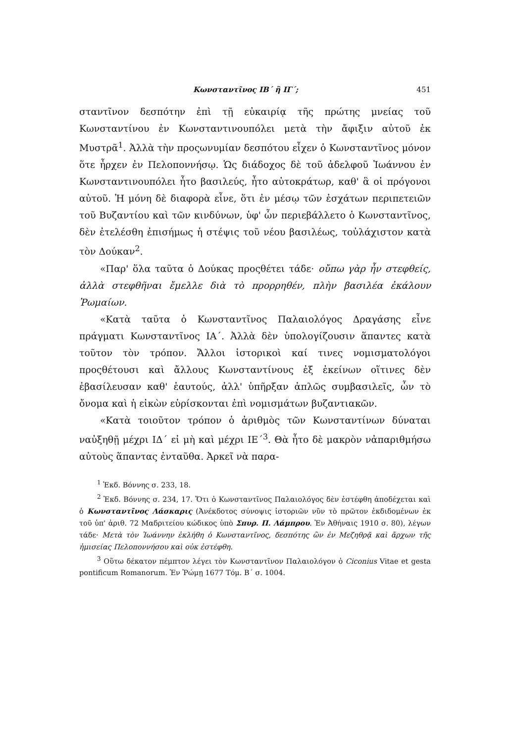Κωνσταντῖνος ΙΒ΄ ἢ ΙΓ΄; 451
σταντῖνον δεσπότην ἐπὶ τῇ εὐκαιρίᾳ τῆς πρώτης μνείας τοῦ Κωνσταντίνου ἐν Κωνσταντινουπόλει μετὰ τὴν ἄφιξιν αὐτοῦ ἐκ Μυστρᾶ<sup>1</sup>. Ἀλλὰ τὴν προςωνυμίαν δεσπότου εἶχεν ὁ Κωνσταντῖνος μόνον ὅτε ἦρχεν ἐν Πελοποννήσῳ. Ὡς διάδοχος δὲ τοῦ ἀδελφοῦ Ἰωάννου ἐν Κωνσταντινουπόλει ἦτο βασιλεύς, ἦτο αὐτοκράτωρ, καθ' ἃ οἱ πρόγονοι αὐτοῦ. Ἡ μόνη δὲ διαφορὰ εἶνε, ὅτι ἐν μέσῳ τῶν ἐσχάτων περιπετειῶν τοῦ Βυζαντίου καὶ τῶν κινδύνων, ὑφ' ὧν περιεβάλλετο ὁ Κωνσταντῖνος, δὲν ἐτελέσθη ἐπισήμως ἡ στέψις τοῦ νέου βασιλέως, τοὐλάχιστον κατὰ τὸν Δούκαν<sup>2</sup>.
«Παρ' ὅλα ταῦτα ὁ Δούκας προςθέτει τάδε· οὔπω γὰρ ἦν στεφθείς, ἀλλὰ στεφθῆναι ἔμελλε διὰ τὸ προρρηθέν, πλὴν βασιλέα ἐκάλουν Ῥωμαίων.
«Κατὰ ταῦτα ὁ Κωνσταντῖνος Παλαιολόγος Δραγάσης εἶνε πράγματι Κωνσταντῖνος ΙΑ΄. Ἀλλὰ δὲν ὑπολογίζουσιν ἅπαντες κατὰ τοῦτον τὸν τρόπον. Ἄλλοι ἱστορικοὶ καί τινες νομισματολόγοι προςθέτουσι καὶ ἄλλους Κωνσταντίνους ἐξ ἐκείνων οἵτινες δὲν ἐβασίλευσαν καθ' ἑαυτούς, ἀλλ' ὑπῆρξαν ἁπλῶς συμβασιλεῖς, ὧν τὸ ὄνομα καὶ ἡ εἰκὼν εὑρίσκονται ἐπὶ νομισμάτων βυζαντιακῶν.
«Κατὰ τοιοῦτον τρόπον ὁ ἀριθμὸς τῶν Κωνσταντίνων δύναται ναὐξηθῇ μέχρι ΙΔ΄ εἰ μὴ καὶ μέχρι ΙΕ΄<sup>3</sup>. Θὰ ἦτο δὲ μακρὸν νἀπαριθμήσω αὐτοὺς ἅπαντας ἐνταῦθα. Ἀρκεῖ νὰ παρα-
<sup>1</sup> Ἐκδ. Βόννης σ. 233, 18.
<sup>2</sup> Ἐκδ. Βόννης σ. 234, 17. Ὅτι ὁ Κωνσταντῖνος Παλαιολόγος δὲν ἐστέφθη ἀποδέχεται καὶ ὁ Κωνσταντῖνος Λάσκαρις (Ἀνέκδοτος σύνοψις ἱστοριῶν νῦν τὸ πρῶτον ἐκδιδομένων ἐκ τοῦ ὑπ' ἀριθ. 72 Μαδριτείου κώδικος ὑπὸ Σπυρ. Π. Λάμπρου. Ἐν Ἀθήναις 1910 σ. 80), λέγων τάδε· Μετὰ τὸν Ἰωάννην ἐκλήθη ὁ Κωνσταντῖνος, δεσπότης ὢν ἐν Μεζηθρᾷ καὶ ἄρχων τῆς ἡμισείας Πελοποννήσου καὶ οὐκ ἐστέφθη.
<sup>3</sup> Οὕτω δέκατον πέμπτον λέγει τὸν Κωνσταντῖνον Παλαιολόγον ὁ Ciconius Vitae et gesta pontificum Romanorum. Ἐν Ῥώμῃ 1677 Τόμ. Β΄ σ. 1004.